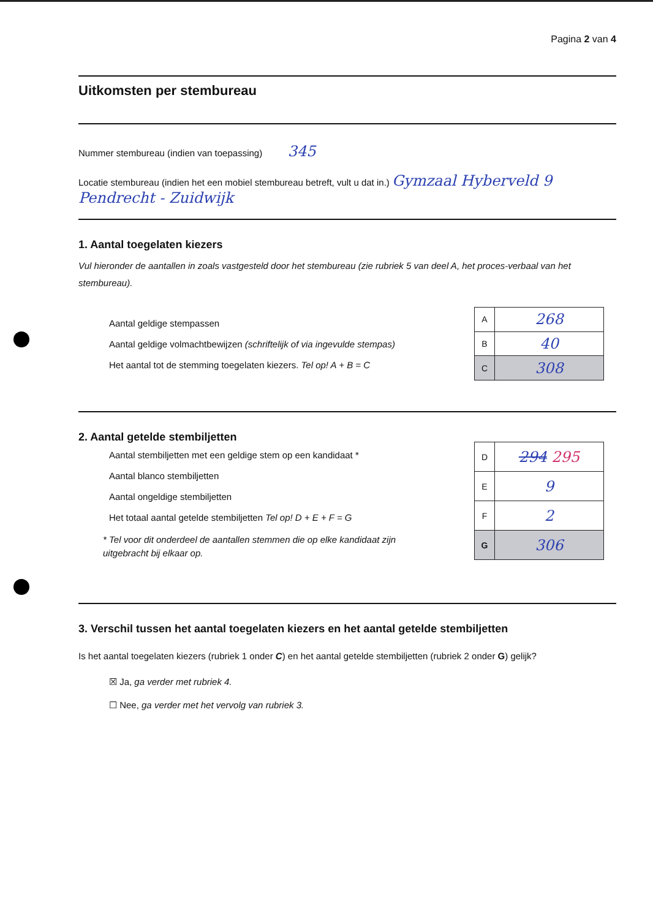Pagina 2 van 4
Uitkomsten per stembureau
Nummer stembureau (indien van toepassing) 345
Locatie stembureau (indien het een mobiel stembureau betreft, vult u dat in.) Gymzaal Hyberveld 9 Pendrecht - Zuidwijk
1. Aantal toegelaten kiezers
Vul hieronder de aantallen in zoals vastgesteld door het stembureau (zie rubriek 5 van deel A, het proces-verbaal van het stembureau).
Aantal geldige stempassen
Aantal geldige volmachtbewijzen (schriftelijk of via ingevulde stempas)
Het aantal tot de stemming toegelaten kiezers. Tel op! A + B = C
| A | 268 |
| B | 40 |
| C | 308 |
2. Aantal getelde stembiljetten
Aantal stembiljetten met een geldige stem op een kandidaat *
Aantal blanco stembiljetten
Aantal ongeldige stembiljetten
Het totaal aantal getelde stembiljetten Tel op! D + E + F = G
* Tel voor dit onderdeel de aantallen stemmen die op elke kandidaat zijn
uitgebracht bij elkaar op.
| D | 294 295 |
| E | 9 |
| F | 2 |
| G | 306 |
3. Verschil tussen het aantal toegelaten kiezers en het aantal getelde stembiljetten
Is het aantal toegelaten kiezers (rubriek 1 onder C) en het aantal getelde stembiljetten (rubriek 2 onder G) gelijk?
☒ Ja, ga verder met rubriek 4.
☐ Nee, ga verder met het vervolg van rubriek 3.